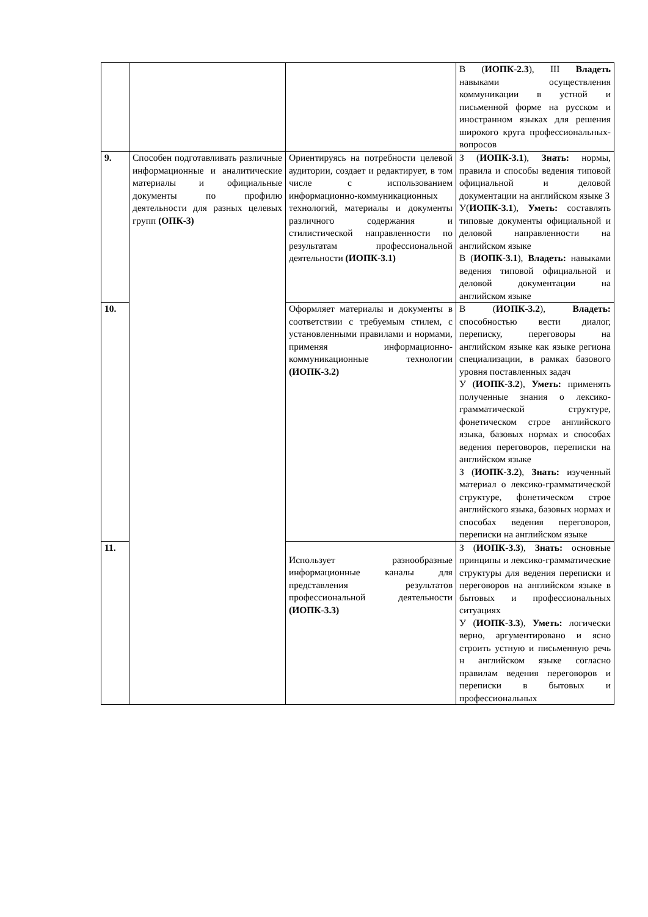| | | | В ( ИОПК-2.3 ), III Владеть навыками осуществления коммуникации в устной и письменной форме на русском и иностранном языках для решения широкого круга профессиональных-вопросов |
| 9. | Способен подготавливать различные информационные и аналитические материалы и официальные документы по профилю деятельности для разных целевых групп (ОПК-3) | Ориентируясь на потребности целевой аудитории, создает и редактирует, в том числе с использованием информационно-коммуникационных технологий, материалы и документы различного содержания и стилистической направленности по результатам профессиональной деятельности (ИОПК-3.1) | З ( ИОПК-3.1 ), Знать: нормы, правила и способы ведения типовой официальной и деловой документации на английском языке З У( ИОПК-3.1 ), Уметь: составлять типовые документы официальной и деловой направленности на английском языке В ( ИОПК-3.1 ), Владеть: навыками ведения типовой официальной и деловой документации на английском языке |
| 10. | | Оформляет материалы и документы в соответствии с требуемым стилем, с установленными правилами и нормами, применяя информационно-коммуникационные технологии (ИОПК-3.2) | В ( ИОПК-3.2 ), Владеть: способностью вести диалог, переписку, переговоры на английском языке как языке региона специализации, в рамках базового уровня поставленных задач У ( ИОПК-3.2 ), Уметь: применять полученные знания о лексико-грамматической структуре, фонетическом строе английского языка, базовых нормах и способах ведения переговоров, переписки на английском языке З ( ИОПК-3.2 ), Знать: изученный материал о лексико-грамматической структуре, фонетическом строе английского языка, базовых нормах и способах ведения переговоров, переписки на английском языке |
| 11. | | Использует разнообразные информационные каналы для представления результатов профессиональной деятельности (ИОПК-3.3) | З ( ИОПК-3.3 ), Знать: основные принципы и лексико-грамматические структуры для ведения переписки и переговоров на английском языке в бытовых и профессиональных ситуациях У ( ИОПК-3.3 ), Уметь: логически верно, аргументировано и ясно строить устную и письменную речь н английском языке согласно правилам ведения переговоров и переписки в бытовых и профессиональных |